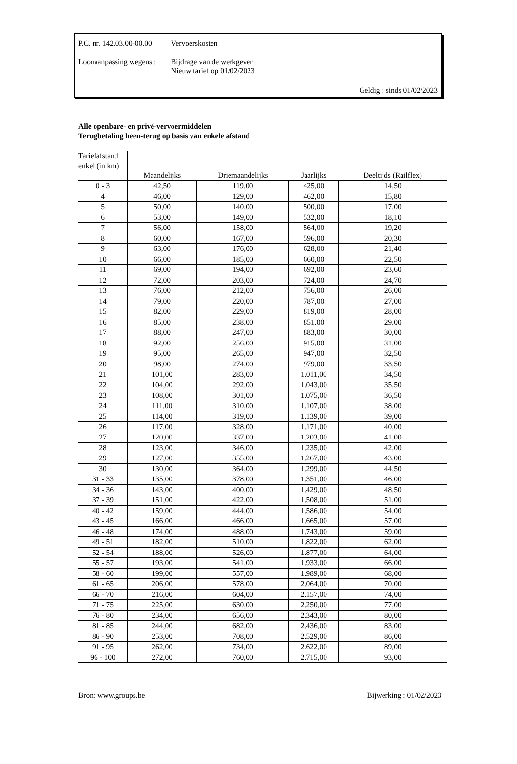P.C. nr. 142.03.00-00.00 Vervoerskosten
Loonaanpassing wegens : Bijdrage van de werkgever
Nieuw tarief op 01/02/2023
Geldig : sinds 01/02/2023
Alle openbare- en privé-vervoermiddelen
Terugbetaling heen-terug op basis van enkele afstand
| Tariefafstand enkel (in km) | Maandelijks | Driemaandelijks | Jaarlijks | Deeltijds (Railflex) |
| --- | --- | --- | --- | --- |
| 0 - 3 | 42,50 | 119,00 | 425,00 | 14,50 |
| 4 | 46,00 | 129,00 | 462,00 | 15,80 |
| 5 | 50,00 | 140,00 | 500,00 | 17,00 |
| 6 | 53,00 | 149,00 | 532,00 | 18,10 |
| 7 | 56,00 | 158,00 | 564,00 | 19,20 |
| 8 | 60,00 | 167,00 | 596,00 | 20,30 |
| 9 | 63,00 | 176,00 | 628,00 | 21,40 |
| 10 | 66,00 | 185,00 | 660,00 | 22,50 |
| 11 | 69,00 | 194,00 | 692,00 | 23,60 |
| 12 | 72,00 | 203,00 | 724,00 | 24,70 |
| 13 | 76,00 | 212,00 | 756,00 | 26,00 |
| 14 | 79,00 | 220,00 | 787,00 | 27,00 |
| 15 | 82,00 | 229,00 | 819,00 | 28,00 |
| 16 | 85,00 | 238,00 | 851,00 | 29,00 |
| 17 | 88,00 | 247,00 | 883,00 | 30,00 |
| 18 | 92,00 | 256,00 | 915,00 | 31,00 |
| 19 | 95,00 | 265,00 | 947,00 | 32,50 |
| 20 | 98,00 | 274,00 | 979,00 | 33,50 |
| 21 | 101,00 | 283,00 | 1.011,00 | 34,50 |
| 22 | 104,00 | 292,00 | 1.043,00 | 35,50 |
| 23 | 108,00 | 301,00 | 1.075,00 | 36,50 |
| 24 | 111,00 | 310,00 | 1.107,00 | 38,00 |
| 25 | 114,00 | 319,00 | 1.139,00 | 39,00 |
| 26 | 117,00 | 328,00 | 1.171,00 | 40,00 |
| 27 | 120,00 | 337,00 | 1.203,00 | 41,00 |
| 28 | 123,00 | 346,00 | 1.235,00 | 42,00 |
| 29 | 127,00 | 355,00 | 1.267,00 | 43,00 |
| 30 | 130,00 | 364,00 | 1.299,00 | 44,50 |
| 31 - 33 | 135,00 | 378,00 | 1.351,00 | 46,00 |
| 34 - 36 | 143,00 | 400,00 | 1.429,00 | 48,50 |
| 37 - 39 | 151,00 | 422,00 | 1.508,00 | 51,00 |
| 40 - 42 | 159,00 | 444,00 | 1.586,00 | 54,00 |
| 43 - 45 | 166,00 | 466,00 | 1.665,00 | 57,00 |
| 46 - 48 | 174,00 | 488,00 | 1.743,00 | 59,00 |
| 49 - 51 | 182,00 | 510,00 | 1.822,00 | 62,00 |
| 52 - 54 | 188,00 | 526,00 | 1.877,00 | 64,00 |
| 55 - 57 | 193,00 | 541,00 | 1.933,00 | 66,00 |
| 58 - 60 | 199,00 | 557,00 | 1.989,00 | 68,00 |
| 61 - 65 | 206,00 | 578,00 | 2.064,00 | 70,00 |
| 66 - 70 | 216,00 | 604,00 | 2.157,00 | 74,00 |
| 71 - 75 | 225,00 | 630,00 | 2.250,00 | 77,00 |
| 76 - 80 | 234,00 | 656,00 | 2.343,00 | 80,00 |
| 81 - 85 | 244,00 | 682,00 | 2.436,00 | 83,00 |
| 86 - 90 | 253,00 | 708,00 | 2.529,00 | 86,00 |
| 91 - 95 | 262,00 | 734,00 | 2.622,00 | 89,00 |
| 96 - 100 | 272,00 | 760,00 | 2.715,00 | 93,00 |
Bron: www.groups.be Bijwerking : 01/02/2023